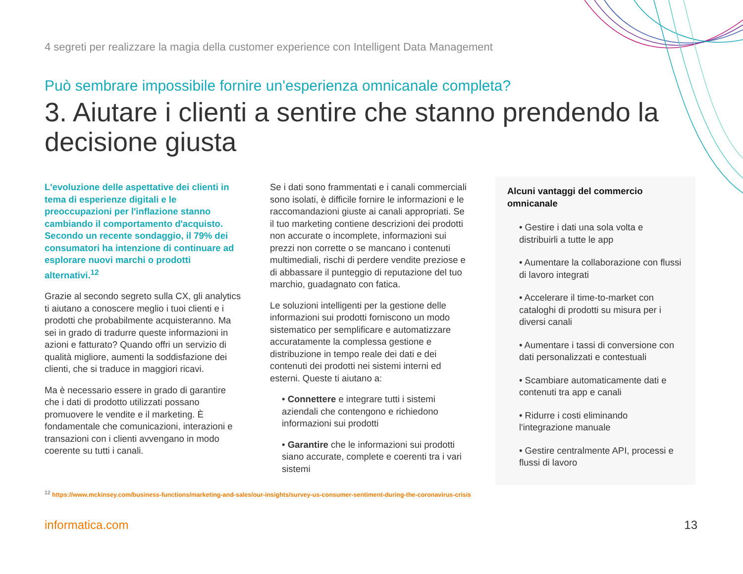4 segreti per realizzare la magia della customer experience con Intelligent Data Management
Può sembrare impossibile fornire un'esperienza omnicanale completa?
3. Aiutare i clienti a sentire che stanno prendendo la decisione giusta
L'evoluzione delle aspettative dei clienti in tema di esperienze digitali e le preoccupazioni per l'inflazione stanno cambiando il comportamento d'acquisto. Secondo un recente sondaggio, il 79% dei consumatori ha intenzione di continuare ad esplorare nuovi marchi o prodotti alternativi.<sup>12</sup>
Grazie al secondo segreto sulla CX, gli analytics ti aiutano a conoscere meglio i tuoi clienti e i prodotti che probabilmente acquisteranno. Ma sei in grado di tradurre queste informazioni in azioni e fatturato? Quando offri un servizio di qualità migliore, aumenti la soddisfazione dei clienti, che si traduce in maggiori ricavi.
Ma è necessario essere in grado di garantire che i dati di prodotto utilizzati possano promuovere le vendite e il marketing. È fondamentale che comunicazioni, interazioni e transazioni con i clienti avvengano in modo coerente su tutti i canali.
Se i dati sono frammentati e i canali commerciali sono isolati, è difficile fornire le informazioni e le raccomandazioni giuste ai canali appropriati. Se il tuo marketing contiene descrizioni dei prodotti non accurate o incomplete, informazioni sui prezzi non corrette o se mancano i contenuti multimediali, rischi di perdere vendite preziose e di abbassare il punteggio di reputazione del tuo marchio, guadagnato con fatica.
Le soluzioni intelligenti per la gestione delle informazioni sui prodotti forniscono un modo sistematico per semplificare e automatizzare accuratamente la complessa gestione e distribuzione in tempo reale dei dati e dei contenuti dei prodotti nei sistemi interni ed esterni. Queste ti aiutano a:
• Connettere e integrare tutti i sistemi aziendali che contengono e richiedono informazioni sui prodotti
• Garantire che le informazioni sui prodotti siano accurate, complete e coerenti tra i vari sistemi
Alcuni vantaggi del commercio omnicanale
• Gestire i dati una sola volta e distribuirli a tutte le app
• Aumentare la collaborazione con flussi di lavoro integrati
• Accelerare il time-to-market con cataloghi di prodotti su misura per i diversi canali
• Aumentare i tassi di conversione con dati personalizzati e contestuali
• Scambiare automaticamente dati e contenuti tra app e canali
• Ridurre i costi eliminando l'integrazione manuale
• Gestire centralmente API, processi e flussi di lavoro
<sup>12</sup> https://www.mckinsey.com/business-functions/marketing-and-sales/our-insights/survey-us-consumer-sentiment-during-the-coronavirus-crisis
informatica.com 13